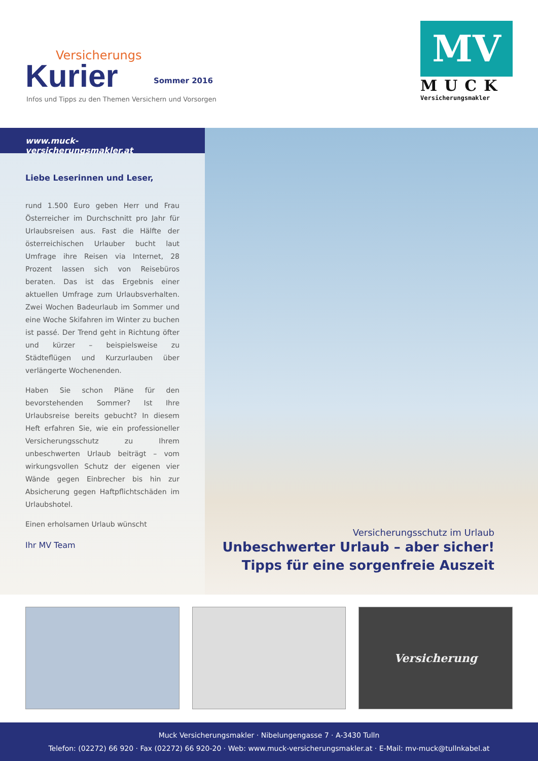Versicherungs
Kurier
Sommer 2016
Infos und Tipps zu den Themen Versichern und Vorsorgen
MV
MUCK
Versicherungsmakler
www.muck-versicherungsmakler.at
Liebe Leserinnen und Leser,
rund 1.500 Euro geben Herr und Frau Österreicher im Durchschnitt pro Jahr für Urlaubsreisen aus. Fast die Hälfte der österreichischen Urlauber bucht laut Umfrage ihre Reisen via Internet, 28 Prozent lassen sich von Reisebüros beraten. Das ist das Ergebnis einer aktuellen Umfrage zum Urlaubsverhalten. Zwei Wochen Badeurlaub im Sommer und eine Woche Skifahren im Winter zu buchen ist passé. Der Trend geht in Richtung öfter und kürzer – beispielsweise zu Städteflügen und Kurzurlauben über verlängerte Wochenenden.
Haben Sie schon Pläne für den bevorstehenden Sommer? Ist Ihre Urlaubsreise bereits gebucht? In diesem Heft erfahren Sie, wie ein professioneller Versicherungsschutz zu Ihrem unbeschwerten Urlaub beiträgt – vom wirkungsvollen Schutz der eigenen vier Wände gegen Einbrecher bis hin zur Absicherung gegen Haftpflichtschäden im Urlaubshotel.
Einen erholsamen Urlaub wünscht
Ihr MV Team
Versicherungsschutz im Urlaub
Unbeschwerter Urlaub – aber sicher!
Tipps für eine sorgenfreie Auszeit
Versicherung
Muck Versicherungsmakler · Nibelungengasse 7 · A-3430 Tulln
Telefon: (02272) 66 920 · Fax (02272) 66 920-20 · Web: www.muck-versicherungsmakler.at · E-Mail: mv-muck@tullnkabel.at